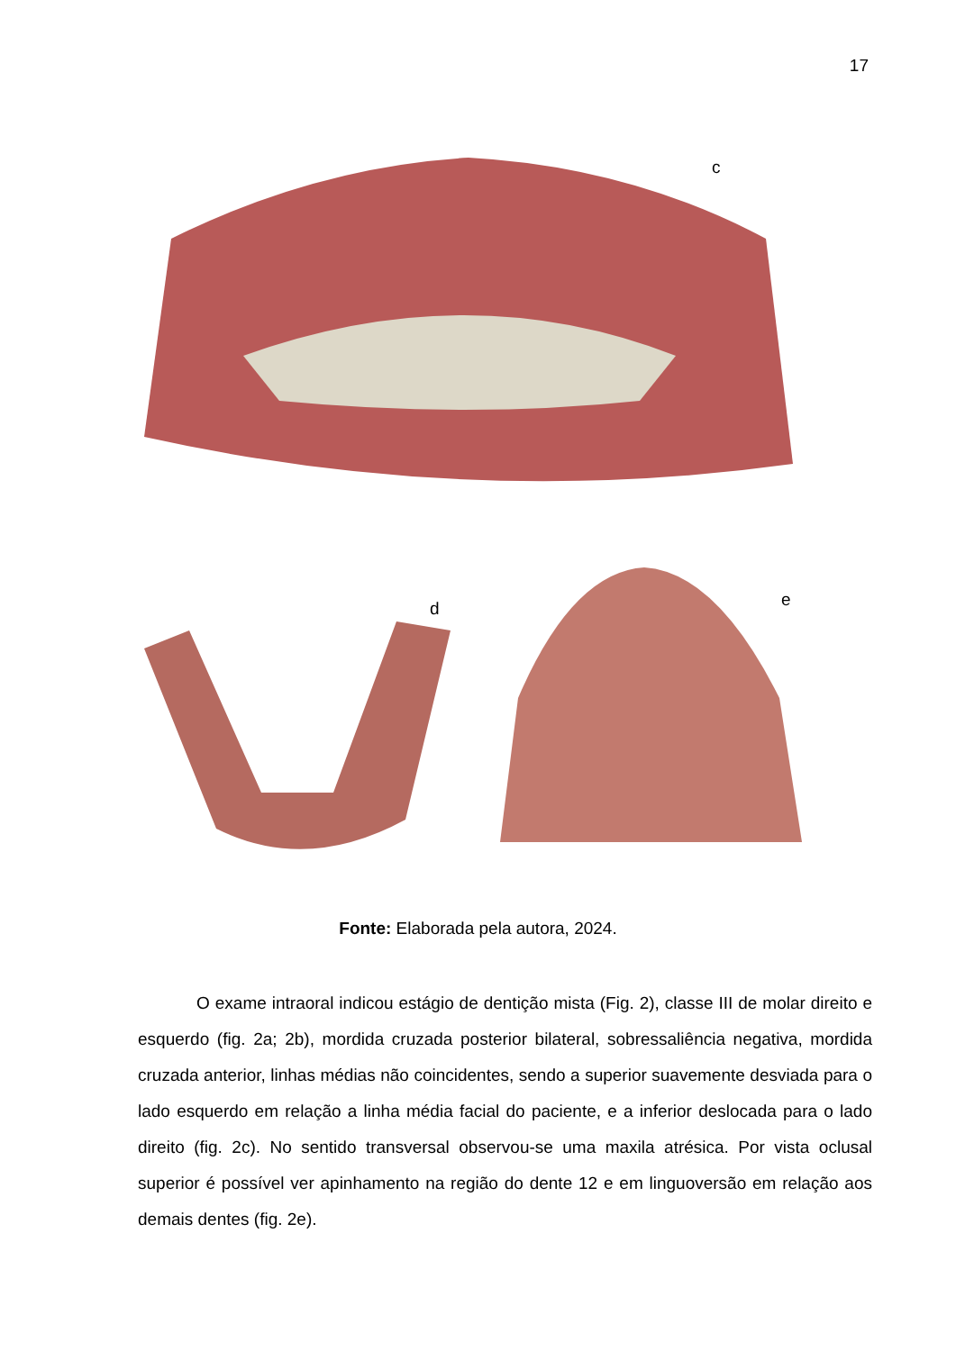17
c
d e
Fonte: Elaborada pela autora, 2024.
O exame intraoral indicou estágio de dentição mista (Fig. 2), classe III de molar direito e esquerdo (fig. 2a; 2b), mordida cruzada posterior bilateral, sobressaliência negativa, mordida cruzada anterior, linhas médias não coincidentes, sendo a superior suavemente desviada para o lado esquerdo em relação a linha média facial do paciente, e a inferior deslocada para o lado direito (fig. 2c). No sentido transversal observou-se uma maxila atrésica. Por vista oclusal superior é possível ver apinhamento na região do dente 12 e em linguoversão em relação aos demais dentes (fig. 2e).